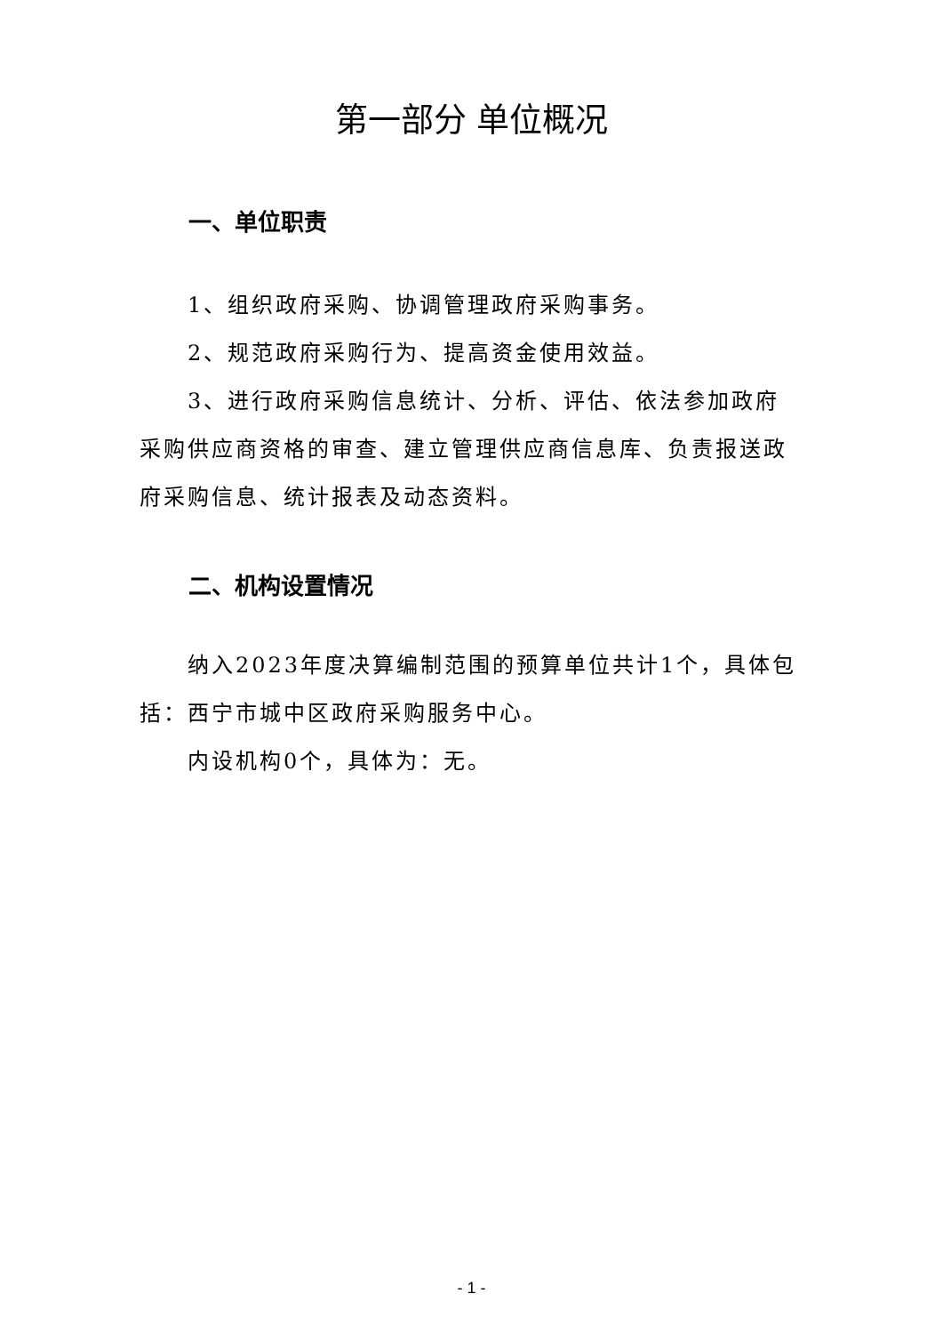第一部分 单位概况
一、单位职责
1、组织政府采购、协调管理政府采购事务。
2、规范政府采购行为、提高资金使用效益。
3、进行政府采购信息统计、分析、评估、依法参加政府采购供应商资格的审查、建立管理供应商信息库、负责报送政府采购信息、统计报表及动态资料。
二、机构设置情况
纳入2023年度决算编制范围的预算单位共计1个，具体包括：西宁市城中区政府采购服务中心。
内设机构0个，具体为：无。
- 1 -